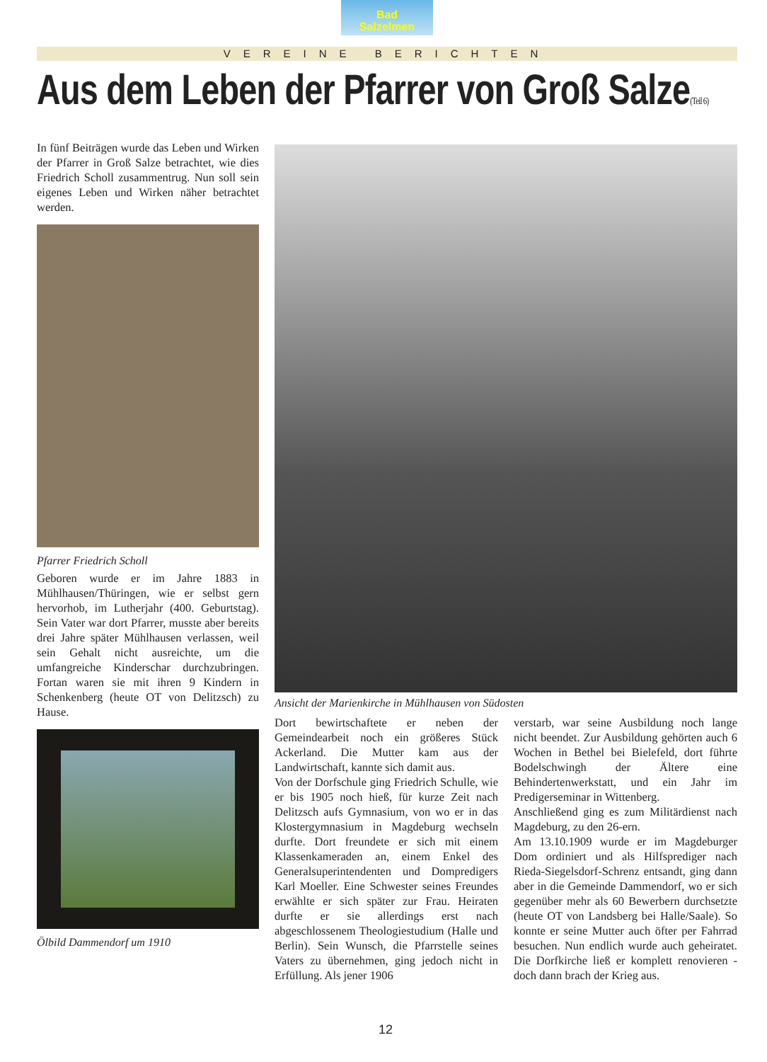Bad
Salzelmen
VEREINE BERICHTEN
Aus dem Leben der Pfarrer von Groß Salze(Teil 6)
In fünf Beiträgen wurde das Leben und Wirken der Pfarrer in Groß Salze betrachtet, wie dies Friedrich Scholl zusammentrug. Nun soll sein eigenes Leben und Wirken näher betrachtet werden.
Pfarrer Friedrich Scholl
Geboren wurde er im Jahre 1883 in Mühlhausen/Thüringen, wie er selbst gern hervorhob, im Lutherjahr (400. Geburtstag). Sein Vater war dort Pfarrer, musste aber bereits drei Jahre später Mühlhausen verlassen, weil sein Gehalt nicht ausreichte, um die umfangreiche Kinderschar durchzubringen. Fortan waren sie mit ihren 9 Kindern in Schenkenberg (heute OT von Delitzsch) zu Hause.
Ölbild Dammendorf um 1910
Ansicht der Marienkirche in Mühlhausen von Südosten
Dort bewirtschaftete er neben der Gemeindearbeit noch ein größeres Stück Ackerland. Die Mutter kam aus der Landwirtschaft, kannte sich damit aus.
Von der Dorfschule ging Friedrich Schulle, wie er bis 1905 noch hieß, für kurze Zeit nach Delitzsch aufs Gymnasium, von wo er in das Klostergymnasium in Magdeburg wechseln durfte. Dort freundete er sich mit einem Klassenkameraden an, einem Enkel des Generalsuperintendenten und Dompredigers Karl Moeller. Eine Schwester seines Freundes erwählte er sich später zur Frau. Heiraten durfte er sie allerdings erst nach abgeschlossenem Theologiestudium (Halle und Berlin). Sein Wunsch, die Pfarrstelle seines Vaters zu übernehmen, ging jedoch nicht in Erfüllung. Als jener 1906
verstarb, war seine Ausbildung noch lange nicht beendet. Zur Ausbildung gehörten auch 6 Wochen in Bethel bei Bielefeld, dort führte Bodelschwingh der Ältere eine Behindertenwerkstatt, und ein Jahr im Predigerseminar in Wittenberg.
Anschließend ging es zum Militärdienst nach Magdeburg, zu den 26-ern.
Am 13.10.1909 wurde er im Magdeburger Dom ordiniert und als Hilfsprediger nach Rieda-Siegelsdorf-Schrenz entsandt, ging dann aber in die Gemeinde Dammendorf, wo er sich gegenüber mehr als 60 Bewerbern durchsetzte (heute OT von Landsberg bei Halle/Saale). So konnte er seine Mutter auch öfter per Fahrrad besuchen. Nun endlich wurde auch geheiratet. Die Dorfkirche ließ er komplett renovieren - doch dann brach der Krieg aus.
12